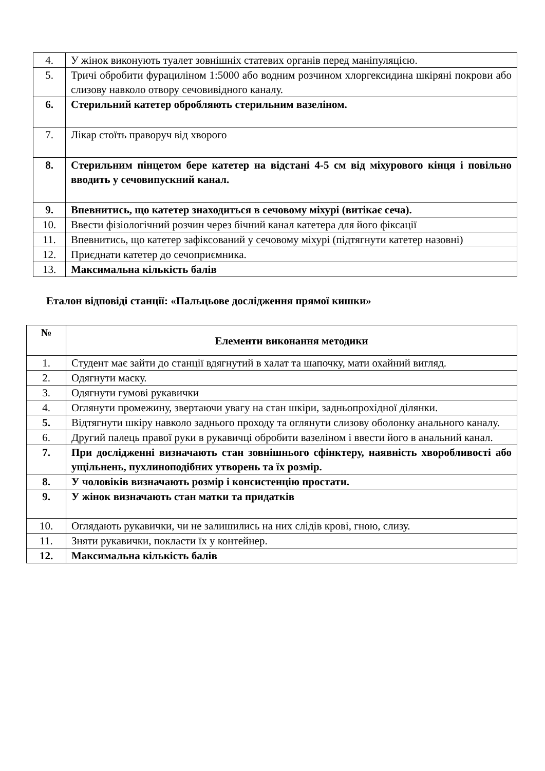| 4. | У жінок виконують туалет зовнішніх статевих органів перед маніпуляцією. |
| 5. | Тричі обробити фурациліном 1:5000 або водним розчином хлоргексидина шкіряні покрови або слизову навколо отвору сечовивідного каналу. |
| 6. | Стерильний катетер обробляють стерильним вазеліном. |
| 7. | Лікар стоїть праворуч від хворого |
| 8. | Стерильним пінцетом бере катетер на відстані 4-5 см від міхурового кінця і повільно вводить у сечовипускний канал. |
| 9. | Впевнитись, що катетер знаходиться в сечовому міхурі (витікає сеча). |
| 10. | Ввести фізіологічний розчин через бічний канал катетера для його фіксації |
| 11. | Впевнитись, що катетер зафіксований у сечовому міхурі (підтягнути катетер назовні) |
| 12. | Приєднати катетер до сечоприємника. |
| 13. | Максимальна кількість балів |
Еталон відповіді станції: «Пальцьове дослідження прямої кишки»
| № | Елементи виконання методики |
| --- | --- |
| 1. | Студент має зайти до станції вдягнутий в халат та шапочку, мати охайний вигляд. |
| 2. | Одягнути маску. |
| 3. | Одягнути гумові рукавички |
| 4. | Оглянути промежину, звертаючи увагу на стан шкіри, задньопрохідної ділянки. |
| 5. | Відтягнути шкіру навколо заднього проходу та оглянути слизову оболонку анального каналу. |
| 6. | Другий палець правої руки в рукавичці обробити вазеліном і ввести його в анальний канал. |
| 7. | При дослідженні визначають стан зовнішнього сфінктеру, наявність хворобливості або ущільнень, пухлиноподібних утворень та їх розмір. |
| 8. | У чоловіків визначають розмір і консистенцію простати. |
| 9. | У жінок визначають стан матки та придатків |
| 10. | Оглядають рукавички, чи не залишились на них слідів крові, гною, слизу. |
| 11. | Зняти рукавички, покласти їх у контейнер. |
| 12. | Максимальна кількість балів |